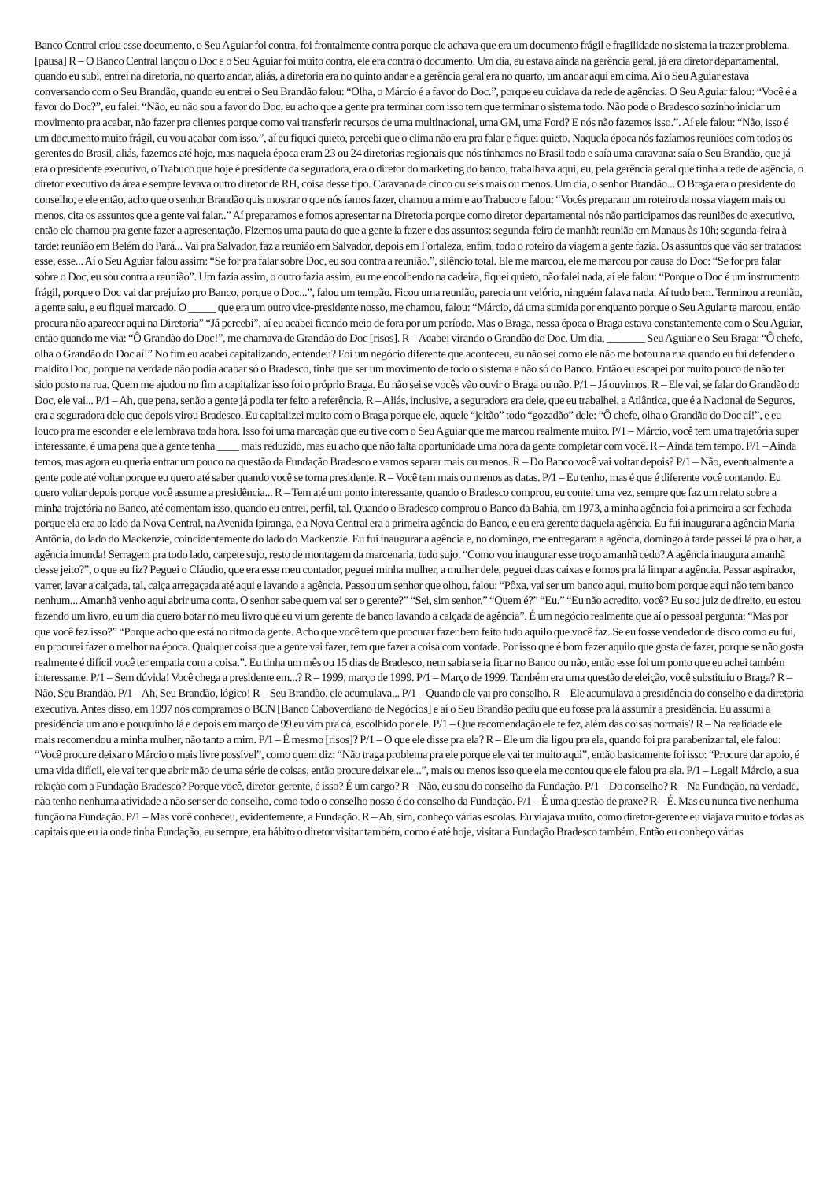Banco Central criou esse documento, o Seu Aguiar foi contra, foi frontalmente contra porque ele achava que era um documento frágil e fragilidade no sistema ia trazer problema. [pausa] R – O Banco Central lançou o Doc e o Seu Aguiar foi muito contra, ele era contra o documento. Um dia, eu estava ainda na gerência geral, já era diretor departamental, quando eu subi, entrei na diretoria, no quarto andar, aliás, a diretoria era no quinto andar e a gerência geral era no quarto, um andar aqui em cima. Aí o Seu Aguiar estava conversando com o Seu Brandão, quando eu entrei o Seu Brandão falou: “Olha, o Márcio é a favor do Doc.”, porque eu cuidava da rede de agências. O Seu Aguiar falou: “Você é a favor do Doc?”, eu falei: “Não, eu não sou a favor do Doc, eu acho que a gente pra terminar com isso tem que terminar o sistema todo. Não pode o Bradesco sozinho iniciar um movimento pra acabar, não fazer pra clientes porque como vai transferir recursos de uma multinacional, uma GM, uma Ford? E nós não fazemos isso.”. Aí ele falou: “Não, isso é um documento muito frágil, eu vou acabar com isso.”, aí eu fiquei quieto, percebi que o clima não era pra falar e fiquei quieto. Naquela época nós fazíamos reuniões com todos os gerentes do Brasil, aliás, fazemos até hoje, mas naquela época eram 23 ou 24 diretorias regionais que nós tínhamos no Brasil todo e saía uma caravana: saía o Seu Brandão, que já era o presidente executivo, o Trabuco que hoje é presidente da seguradora, era o diretor do marketing do banco, trabalhava aqui, eu, pela gerência geral que tinha a rede de agência, o diretor executivo da área e sempre levava outro diretor de RH, coisa desse tipo. Caravana de cinco ou seis mais ou menos. Um dia, o senhor Brandão... O Braga era o presidente do conselho, e ele então, acho que o senhor Brandão quis mostrar o que nós íamos fazer, chamou a mim e ao Trabuco e falou: “Vocês preparam um roteiro da nossa viagem mais ou menos, cita os assuntos que a gente vai falar..” Aí preparamos e fomos apresentar na Diretoria porque como diretor departamental nós não participamos das reuniões do executivo, então ele chamou pra gente fazer a apresentação. Fizemos uma pauta do que a gente ia fazer e dos assuntos: segunda-feira de manhã: reunião em Manaus às 10h; segunda-feira à tarde: reunião em Belém do Pará... Vai pra Salvador, faz a reunião em Salvador, depois em Fortaleza, enfim, todo o roteiro da viagem a gente fazia. Os assuntos que vão ser tratados: esse, esse... Aí o Seu Aguiar falou assim: “Se for pra falar sobre Doc, eu sou contra a reunião.”, silêncio total. Ele me marcou, ele me marcou por causa do Doc: “Se for pra falar sobre o Doc, eu sou contra a reunião”. Um fazia assim, o outro fazia assim, eu me encolhendo na cadeira, fiquei quieto, não falei nada, aí ele falou: “Porque o Doc é um instrumento frágil, porque o Doc vai dar prejuízo pro Banco, porque o Doc...”, falou um tempão. Ficou uma reunião, parecia um velório, ninguém falava nada. Aí tudo bem. Terminou a reunião, a gente saiu, e eu fiquei marcado. O _____ que era um outro vice-presidente nosso, me chamou, falou: “Márcio, dá uma sumida por enquanto porque o Seu Aguiar te marcou, então procura não aparecer aqui na Diretoria” “Já percebi”, aí eu acabei ficando meio de fora por um período. Mas o Braga, nessa época o Braga estava constantemente com o Seu Aguiar, então quando me via: “Ô Grandão do Doc!”, me chamava de Grandão do Doc [risos]. R – Acabei virando o Grandão do Doc. Um dia, _______ Seu Aguiar e o Seu Braga: “Ô chefe, olha o Grandão do Doc aí!” No fim eu acabei capitalizando, entendeu? Foi um negócio diferente que aconteceu, eu não sei como ele não me botou na rua quando eu fui defender o maldito Doc, porque na verdade não podia acabar só o Bradesco, tinha que ser um movimento de todo o sistema e não só do Banco. Então eu escapei por muito pouco de não ter sido posto na rua. Quem me ajudou no fim a capitalizar isso foi o próprio Braga. Eu não sei se vocês vão ouvir o Braga ou não. P/1 – Já ouvimos. R – Ele vai, se falar do Grandão do Doc, ele vai... P/1 – Ah, que pena, senão a gente já podia ter feito a referência. R – Aliás, inclusive, a seguradora era dele, que eu trabalhei, a Atlântica, que é a Nacional de Seguros, era a seguradora dele que depois virou Bradesco. Eu capitalizei muito com o Braga porque ele, aquele “jeitão” todo “gozadão” dele: “Ô chefe, olha o Grandão do Doc aí!”, e eu louco pra me esconder e ele lembrava toda hora. Isso foi uma marcação que eu tive com o Seu Aguiar que me marcou realmente muito. P/1 – Márcio, você tem uma trajetória super interessante, é uma pena que a gente tenha ____ mais reduzido, mas eu acho que não falta oportunidade uma hora da gente completar com você. R – Ainda tem tempo. P/1 – Ainda temos, mas agora eu queria entrar um pouco na questão da Fundação Bradesco e vamos separar mais ou menos. R – Do Banco você vai voltar depois? P/1 – Não, eventualmente a gente pode até voltar porque eu quero até saber quando você se torna presidente. R – Você tem mais ou menos as datas. P/1 – Eu tenho, mas é que é diferente você contando. Eu quero voltar depois porque você assume a presidência... R – Tem até um ponto interessante, quando o Bradesco comprou, eu contei uma vez, sempre que faz um relato sobre a minha trajetória no Banco, até comentam isso, quando eu entrei, perfil, tal. Quando o Bradesco comprou o Banco da Bahia, em 1973, a minha agência foi a primeira a ser fechada porque ela era ao lado da Nova Central, na Avenida Ipiranga, e a Nova Central era a primeira agência do Banco, e eu era gerente daquela agência. Eu fui inaugurar a agência Maria Antônia, do lado do Mackenzie, coincidentemente do lado do Mackenzie. Eu fui inaugurar a agência e, no domingo, me entregaram a agência, domingo à tarde passei lá pra olhar, a agência imunda! Serragem pra todo lado, carpete sujo, resto de montagem da marcenaria, tudo sujo. “Como vou inaugurar esse troço amanhã cedo? A agência inaugura amanhã desse jeito?”, o que eu fiz? Peguei o Cláudio, que era esse meu contador, peguei minha mulher, a mulher dele, peguei duas caixas e fomos pra lá limpar a agência. Passar aspirador, varrer, lavar a calçada, tal, calça arregaçada até aqui e lavando a agência. Passou um senhor que olhou, falou: “Pôxa, vai ser um banco aqui, muito bom porque aqui não tem banco nenhum... Amanhã venho aqui abrir uma conta. O senhor sabe quem vai ser o gerente?” “Sei, sim senhor.” “Quem é?” “Eu.” “Eu não acredito, você? Eu sou juiz de direito, eu estou fazendo um livro, eu um dia quero botar no meu livro que eu vi um gerente de banco lavando a calçada de agência”. É um negócio realmente que aí o pessoal pergunta: “Mas por que você fez isso?” “Porque acho que está no ritmo da gente. Acho que você tem que procurar fazer bem feito tudo aquilo que você faz. Se eu fosse vendedor de disco como eu fui, eu procurei fazer o melhor na época. Qualquer coisa que a gente vai fazer, tem que fazer a coisa com vontade. Por isso que é bom fazer aquilo que gosta de fazer, porque se não gosta realmente é difícil você ter empatia com a coisa.”. Eu tinha um mês ou 15 dias de Bradesco, nem sabia se ia ficar no Banco ou não, então esse foi um ponto que eu achei também interessante. P/1 – Sem dúvida! Você chega a presidente em...? R – 1999, março de 1999. P/1 – Março de 1999. Também era uma questão de eleição, você substituiu o Braga? R – Não, Seu Brandão. P/1 – Ah, Seu Brandão, lógico! R – Seu Brandão, ele acumulava... P/1 – Quando ele vai pro conselho. R – Ele acumulava a presidência do conselho e da diretoria executiva. Antes disso, em 1997 nós compramos o BCN [Banco Caboverdiano de Negócios] e aí o Seu Brandão pediu que eu fosse pra lá assumir a presidência. Eu assumi a presidência um ano e pouquinho lá e depois em março de 99 eu vim pra cá, escolhido por ele. P/1 – Que recomendação ele te fez, além das coisas normais? R – Na realidade ele mais recomendou a minha mulher, não tanto a mim. P/1 – É mesmo [risos]? P/1 – O que ele disse pra ela? R – Ele um dia ligou pra ela, quando foi pra parabenizar tal, ele falou: “Você procure deixar o Márcio o mais livre possível”, como quem diz: “Não traga problema pra ele porque ele vai ter muito aqui”, então basicamente foi isso: “Procure dar apoio, é uma vida difícil, ele vai ter que abrir mão de uma série de coisas, então procure deixar ele...”, mais ou menos isso que ela me contou que ele falou pra ela. P/1 – Legal! Márcio, a sua relação com a Fundação Bradesco? Porque você, diretor-gerente, é isso? É um cargo? R – Não, eu sou do conselho da Fundação. P/1 – Do conselho? R – Na Fundação, na verdade, não tenho nenhuma atividade a não ser ser do conselho, como todo o conselho nosso é do conselho da Fundação. P/1 – É uma questão de praxe? R – É. Mas eu nunca tive nenhuma função na Fundação. P/1 – Mas você conheceu, evidentemente, a Fundação. R – Ah, sim, conheço várias escolas. Eu viajava muito, como diretor-gerente eu viajava muito e todas as capitais que eu ia onde tinha Fundação, eu sempre, era hábito o diretor visitar também, como é até hoje, visitar a Fundação Bradesco também. Então eu conheço várias